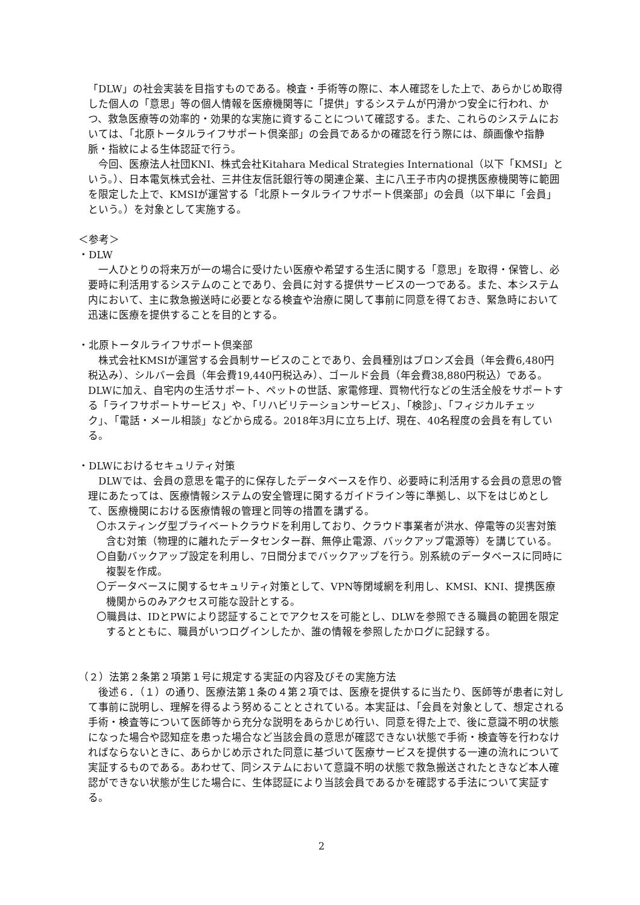「DLW」の社会実装を目指すものである。検査・手術等の際に、本人確認をした上で、あらかじめ取得した個人の「意思」等の個人情報を医療機関等に「提供」するシステムが円滑かつ安全に行われ、かつ、救急医療等の効率的・効果的な実施に資することについて確認する。また、これらのシステムにおいては、「北原トータルライフサポート倶楽部」の会員であるかの確認を行う際には、顔画像や指静脈・指紋による生体認証で行う。
　今回、医療法人社団KNI、株式会社Kitahara Medical Strategies International（以下「KMSI」という。）、日本電気株式会社、三井住友信託銀行等の関連企業、主に八王子市内の提携医療機関等に範囲を限定した上で、KMSIが運営する「北原トータルライフサポート倶楽部」の会員（以下単に「会員」という。）を対象として実施する。
＜参考＞
・DLW
　一人ひとりの将来万が一の場合に受けたい医療や希望する生活に関する「意思」を取得・保管し、必要時に利活用するシステムのことであり、会員に対する提供サービスの一つである。また、本システム内において、主に救急搬送時に必要となる検査や治療に関して事前に同意を得ておき、緊急時において迅速に医療を提供することを目的とする。
・北原トータルライフサポート倶楽部
　株式会社KMSIが運営する会員制サービスのことであり、会員種別はブロンズ会員（年会費6,480円税込み）、シルバー会員（年会費19,440円税込み）、ゴールド会員（年会費38,880円税込）である。DLWに加え、自宅内の生活サポート、ペットの世話、家電修理、買物代行などの生活全般をサポートする「ライフサポートサービス」や、「リハビリテーションサービス」、「検診」、「フィジカルチェック」、「電話・メール相談」などから成る。2018年3月に立ち上げ、現在、40名程度の会員を有している。
・DLWにおけるセキュリティ対策
　DLWでは、会員の意思を電子的に保存したデータベースを作り、必要時に利活用する会員の意思の管理にあたっては、医療情報システムの安全管理に関するガイドライン等に準拠し、以下をはじめとして、医療機関における医療情報の管理と同等の措置を講ずる。
〇ホスティング型プライベートクラウドを利用しており、クラウド事業者が洪水、停電等の災害対策含む対策（物理的に離れたデータセンター群、無停止電源、バックアップ電源等）を講じている。
〇自動バックアップ設定を利用し、7日間分までバックアップを行う。別系統のデータベースに同時に複製を作成。
〇データベースに関するセキュリティ対策として、VPN等閉域網を利用し、KMSI、KNI、提携医療機関からのみアクセス可能な設計とする。
〇職員は、IDとPWにより認証することでアクセスを可能とし、DLWを参照できる職員の範囲を限定するとともに、職員がいつログインしたか、誰の情報を参照したかログに記録する。
（２）法第２条第２項第１号に規定する実証の内容及びその実施方法
　後述６．（１）の通り、医療法第１条の４第２項では、医療を提供するに当たり、医師等が患者に対して事前に説明し、理解を得るよう努めることとされている。本実証は、「会員を対象として、想定される手術・検査等について医師等から充分な説明をあらかじめ行い、同意を得た上で、後に意識不明の状態になった場合や認知症を患った場合など当該会員の意思が確認できない状態で手術・検査等を行わなければならないときに、あらかじめ示された同意に基づいて医療サービスを提供する一連の流れについて実証するものである。あわせて、同システムにおいて意識不明の状態で救急搬送されたときなど本人確認ができない状態が生じた場合に、生体認証により当該会員であるかを確認する手法について実証する。
2